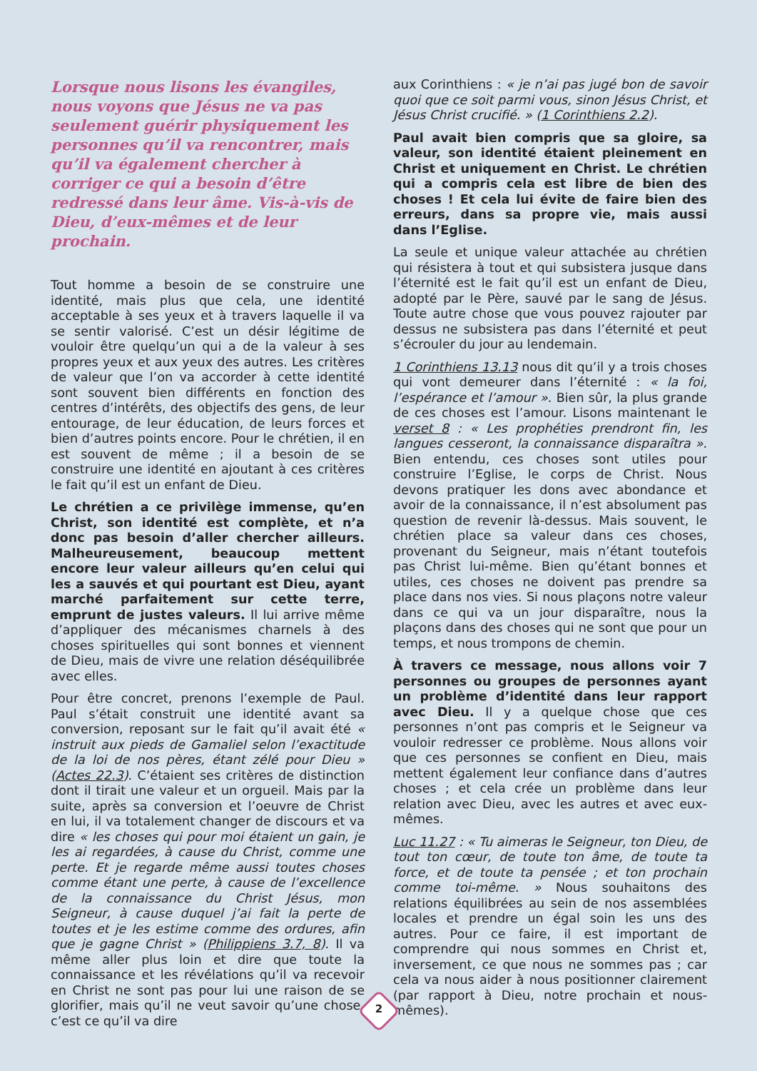Lorsque nous lisons les évangiles, nous voyons que Jésus ne va pas seulement guérir physiquement les personnes qu’il va rencontrer, mais qu’il va également chercher à corriger ce qui a besoin d’être redressé dans leur âme. Vis-à-vis de Dieu, d’eux-mêmes et de leur prochain.
Tout homme a besoin de se construire une identité, mais plus que cela, une identité acceptable à ses yeux et à travers laquelle il va se sentir valorisé. C’est un désir légitime de vouloir être quelqu’un qui a de la valeur à ses propres yeux et aux yeux des autres. Les critères de valeur que l’on va accorder à cette identité sont souvent bien différents en fonction des centres d’intérêts, des objectifs des gens, de leur entourage, de leur éducation, de leurs forces et bien d’autres points encore. Pour le chrétien, il en est souvent de même ; il a besoin de se construire une identité en ajoutant à ces critères le fait qu’il est un enfant de Dieu.
Le chrétien a ce privilège immense, qu’en Christ, son identité est complète, et n’a donc pas besoin d’aller chercher ailleurs. Malheureusement, beaucoup mettent encore leur valeur ailleurs qu’en celui qui les a sauvés et qui pourtant est Dieu, ayant marché parfaitement sur cette terre, emprunt de justes valeurs. Il lui arrive même d’appliquer des mécanismes charnels à des choses spirituelles qui sont bonnes et viennent de Dieu, mais de vivre une relation déséquilibrée avec elles.
Pour être concret, prenons l’exemple de Paul. Paul s’était construit une identité avant sa conversion, reposant sur le fait qu’il avait été « instruit aux pieds de Gamaliel selon l’exactitude de la loi de nos pères, étant zélé pour Dieu » (Actes 22.3). C’étaient ses critères de distinction dont il tirait une valeur et un orgueil. Mais par la suite, après sa conversion et l’oeuvre de Christ en lui, il va totalement changer de discours et va dire « les choses qui pour moi étaient un gain, je les ai regardées, à cause du Christ, comme une perte. Et je regarde même aussi toutes choses comme étant une perte, à cause de l’excellence de la connaissance du Christ Jésus, mon Seigneur, à cause duquel j’ai fait la perte de toutes et je les estime comme des ordures, afin que je gagne Christ » (Philippiens 3.7, 8). Il va même aller plus loin et dire que toute la connaissance et les révélations qu’il va recevoir en Christ ne sont pas pour lui une raison de se glorifier, mais qu’il ne veut savoir qu’une chose, c’est ce qu’il va dire
aux Corinthiens : « je n’ai pas jugé bon de savoir quoi que ce soit parmi vous, sinon Jésus Christ, et Jésus Christ crucifié. » (1 Corinthiens 2.2).
Paul avait bien compris que sa gloire, sa valeur, son identité étaient pleinement en Christ et uniquement en Christ. Le chrétien qui a compris cela est libre de bien des choses ! Et cela lui évite de faire bien des erreurs, dans sa propre vie, mais aussi dans l’Eglise.
La seule et unique valeur attachée au chrétien qui résistera à tout et qui subsistera jusque dans l’éternité est le fait qu’il est un enfant de Dieu, adopté par le Père, sauvé par le sang de Jésus. Toute autre chose que vous pouvez rajouter par dessus ne subsistera pas dans l’éternité et peut s’écrouler du jour au lendemain.
1 Corinthiens 13.13 nous dit qu’il y a trois choses qui vont demeurer dans l’éternité : « la foi, l’espérance et l’amour ». Bien sûr, la plus grande de ces choses est l’amour. Lisons maintenant le verset 8 : « Les prophéties prendront fin, les langues cesseront, la connaissance disparaîtra ». Bien entendu, ces choses sont utiles pour construire l’Eglise, le corps de Christ. Nous devons pratiquer les dons avec abondance et avoir de la connaissance, il n’est absolument pas question de revenir là-dessus. Mais souvent, le chrétien place sa valeur dans ces choses, provenant du Seigneur, mais n’étant toutefois pas Christ lui-même. Bien qu’étant bonnes et utiles, ces choses ne doivent pas prendre sa place dans nos vies. Si nous plaçons notre valeur dans ce qui va un jour disparaître, nous la plaçons dans des choses qui ne sont que pour un temps, et nous trompons de chemin.
À travers ce message, nous allons voir 7 personnes ou groupes de personnes ayant un problème d’identité dans leur rapport avec Dieu. Il y a quelque chose que ces personnes n’ont pas compris et le Seigneur va vouloir redresser ce problème. Nous allons voir que ces personnes se confient en Dieu, mais mettent également leur confiance dans d’autres choses ; et cela crée un problème dans leur relation avec Dieu, avec les autres et avec eux-mêmes.
Luc 11.27 : « Tu aimeras le Seigneur, ton Dieu, de tout ton cœur, de toute ton âme, de toute ta force, et de toute ta pensée ; et ton prochain comme toi-même. » Nous souhaitons des relations équilibrées au sein de nos assemblées locales et prendre un égal soin les uns des autres. Pour ce faire, il est important de comprendre qui nous sommes en Christ et, inversement, ce que nous ne sommes pas ; car cela va nous aider à nous positionner clairement (par rapport à Dieu, notre prochain et nous-mêmes).
2